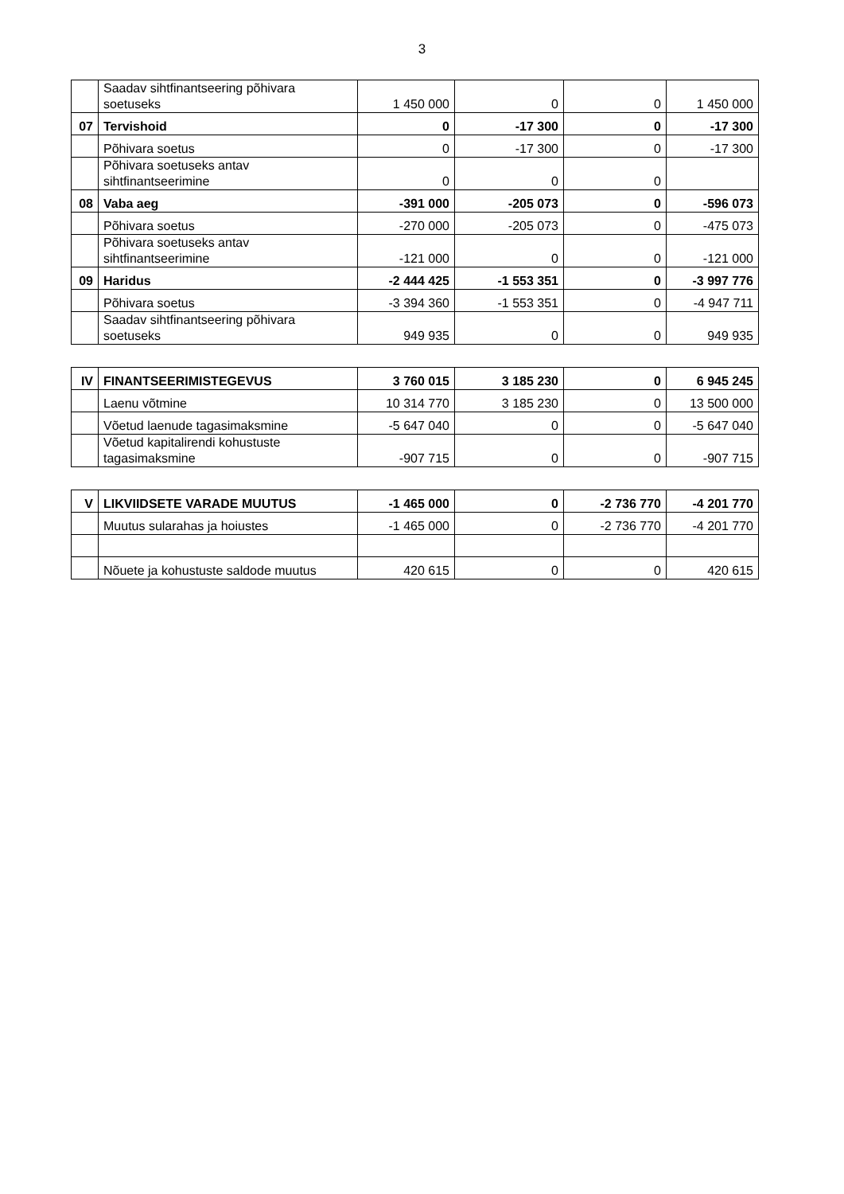3
| | Saadav sihtfinantseering põhivara soetuseks | 1 450 000 | 0 | 0 | 1 450 000 |
| 07 | Tervishoid | 0 | -17 300 | 0 | -17 300 |
| | Põhivara soetus | 0 | -17 300 | 0 | -17 300 |
| | Põhivara soetuseks antav sihtfinantseerimine | 0 | 0 | 0 | |
| 08 | Vaba aeg | -391 000 | -205 073 | 0 | -596 073 |
| | Põhivara soetus | -270 000 | -205 073 | 0 | -475 073 |
| | Põhivara soetuseks antav sihtfinantseerimine | -121 000 | 0 | 0 | -121 000 |
| 09 | Haridus | -2 444 425 | -1 553 351 | 0 | -3 997 776 |
| | Põhivara soetus | -3 394 360 | -1 553 351 | 0 | -4 947 711 |
| | Saadav sihtfinantseering põhivara soetuseks | 949 935 | 0 | 0 | 949 935 |
| IV | FINANTSEERIMISTEGEVUS | 3 760 015 | 3 185 230 | 0 | 6 945 245 |
| | Laenu võtmine | 10 314 770 | 3 185 230 | 0 | 13 500 000 |
| | Võetud laenude tagasimaksmine | -5 647 040 | 0 | 0 | -5 647 040 |
| | Võetud kapitalirendi kohustuste tagasimaksmine | -907 715 | 0 | 0 | -907 715 |
| V | LIKVIIDSETE VARADE MUUTUS | -1 465 000 | 0 | -2 736 770 | -4 201 770 |
| | Muutus sularahas ja hoiustes | -1 465 000 | 0 | -2 736 770 | -4 201 770 |
| | Nõuete ja kohustuste saldode muutus | 420 615 | 0 | 0 | 420 615 |